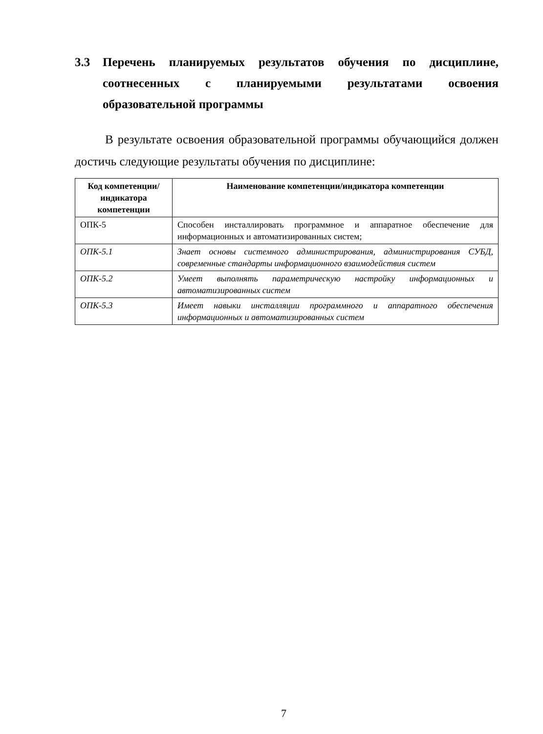3.3 Перечень планируемых результатов обучения по дисциплине, соотнесенных с планируемыми результатами освоения образовательной программы
В результате освоения образовательной программы обучающийся должен достичь следующие результаты обучения по дисциплине:
| Код компетенции/ индикатора компетенции | Наименование компетенции/индикатора компетенции |
| --- | --- |
| ОПК-5 | Способен инсталлировать программное и аппаратное обеспечение для информационных и автоматизированных систем; |
| ОПК-5.1 | Знает основы системного администрирования, администрирования СУБД, современные стандарты информационного взаимодействия систем |
| ОПК-5.2 | Умеет выполнять параметрическую настройку информационных и автоматизированных систем |
| ОПК-5.3 | Имеет навыки инсталляции программного и аппаратного обеспечения информационных и автоматизированных систем |
7